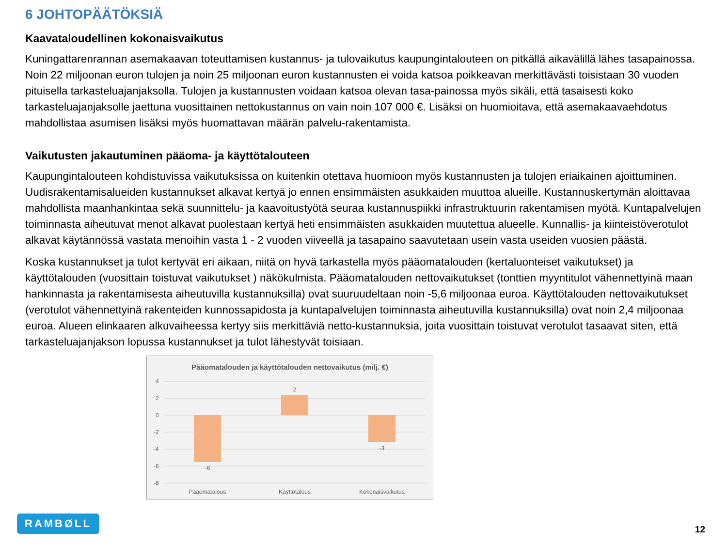6 JOHTOPÄÄTÖKSIÄ
Kaavataloudellinen kokonaisvaikutus
Kuningattarenrannan asemakaavan toteuttamisen kustannus- ja tulovaikutus kaupungintalouteen on pitkällä aikavälillä lähes tasapainossa. Noin 22 miljoonan euron tulojen ja noin 25 miljoonan euron kustannusten ei voida katsoa poikkeavan merkittävästi toisistaan 30 vuoden pituisella tarkasteluajanjaksolla. Tulojen ja kustannusten voidaan katsoa olevan tasa-painossa myös sikäli, että tasaisesti koko tarkasteluajanjaksolle jaettuna vuosittainen nettokustannus on vain noin 107 000 €. Lisäksi on huomioitava, että asemakaavaehdotus mahdollistaa asumisen lisäksi myös huomattavan määrän palvelu-rakentamista.
Vaikutusten jakautuminen pääoma- ja käyttötalouteen
Kaupungintalouteen kohdistuvissa vaikutuksissa on kuitenkin otettava huomioon myös kustannusten ja tulojen eriaikainen ajoittuminen. Uudisrakentamisalueiden kustannukset alkavat kertyä jo ennen ensimmäisten asukkaiden muuttoa alueille. Kustannuskertymän aloittavaa mahdollista maanhankintaa sekä suunnittelu- ja kaavoitustyötä seuraa kustannuspiikki infrastruktuurin rakentamisen myötä. Kuntapalvelujen toiminnasta aiheutuvat menot alkavat puolestaan kertyä heti ensimmäisten asukkaiden muutettua alueelle. Kunnallis- ja kiinteistöverotulot alkavat käytännössä vastata menoihin vasta 1 - 2 vuoden viiveellä ja tasapaino saavutetaan usein vasta useiden vuosien päästä.
Koska kustannukset ja tulot kertyvät eri aikaan, niitä on hyvä tarkastella myös pääomatalouden (kertaluonteiset vaikutukset) ja käyttötalouden (vuosittain toistuvat vaikutukset ) näkökulmista. Pääomatalouden nettovaikutukset (tonttien myyntitulot vähennettyinä maan hankinnasta ja rakentamisesta aiheutuvilla kustannuksilla) ovat suuruudeltaan noin -5,6 miljoonaa euroa. Käyttötalouden nettovaikutukset (verotulot vähennettyinä rakenteiden kunnossapidosta ja kuntapalvelujen toiminnasta aiheutuvilla kustannuksilla) ovat noin 2,4 miljoonaa euroa. Alueen elinkaaren alkuvaiheessa kertyy siis merkittäviä netto-kustannuksia, joita vuosittain toistuvat verotulot tasaavat siten, että tarkasteluajanjakson lopussa kustannukset ja tulot lähestyvät toisiaan.
Pääomatalouden ja käyttötalouden nettovaikutus (milj. €)
4
2
0
-2
-4
-6
-8
-6
2
-3
Pääomatalous
Käyttötalous
Kokonaisvaikutus
RAMBØLL
12